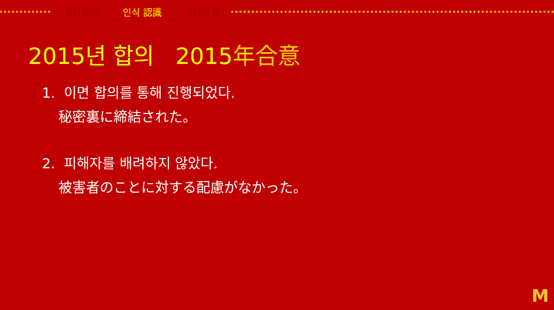목차目次 인식 認識 제안提言
2015년 합의 2015年合意
1. 이면 합의를 통해 진행되었다.
秘密裏に締結された。
2. 피해자를 배려하지 않았다.
被害者のことに対する配慮がなかった。
M